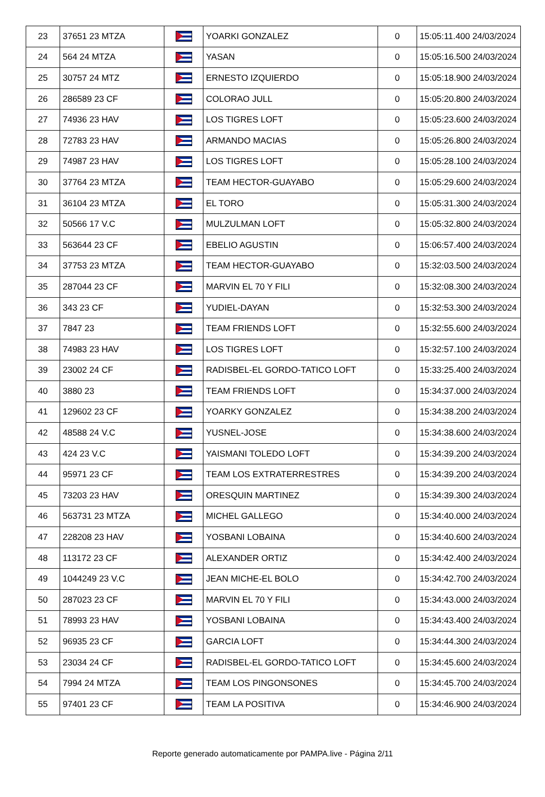| 23 | 37651 23 MTZA | | YOARKI GONZALEZ | 0 | 15:05:11.400 24/03/2024 |
| 24 | 564 24 MTZA | | YASAN | 0 | 15:05:16.500 24/03/2024 |
| 25 | 30757 24 MTZ | | ERNESTO IZQUIERDO | 0 | 15:05:18.900 24/03/2024 |
| 26 | 286589 23 CF | | COLORAO JULL | 0 | 15:05:20.800 24/03/2024 |
| 27 | 74936 23 HAV | | LOS TIGRES LOFT | 0 | 15:05:23.600 24/03/2024 |
| 28 | 72783 23 HAV | | ARMANDO MACIAS | 0 | 15:05:26.800 24/03/2024 |
| 29 | 74987 23 HAV | | LOS TIGRES LOFT | 0 | 15:05:28.100 24/03/2024 |
| 30 | 37764 23 MTZA | | TEAM HECTOR-GUAYABO | 0 | 15:05:29.600 24/03/2024 |
| 31 | 36104 23 MTZA | | EL TORO | 0 | 15:05:31.300 24/03/2024 |
| 32 | 50566 17 V.C | | MULZULMAN LOFT | 0 | 15:05:32.800 24/03/2024 |
| 33 | 563644 23 CF | | EBELIO AGUSTIN | 0 | 15:06:57.400 24/03/2024 |
| 34 | 37753 23 MTZA | | TEAM HECTOR-GUAYABO | 0 | 15:32:03.500 24/03/2024 |
| 35 | 287044 23 CF | | MARVIN EL 70 Y FILI | 0 | 15:32:08.300 24/03/2024 |
| 36 | 343 23 CF | | YUDIEL-DAYAN | 0 | 15:32:53.300 24/03/2024 |
| 37 | 7847 23 | | TEAM FRIENDS LOFT | 0 | 15:32:55.600 24/03/2024 |
| 38 | 74983 23 HAV | | LOS TIGRES LOFT | 0 | 15:32:57.100 24/03/2024 |
| 39 | 23002 24 CF | | RADISBEL-EL GORDO-TATICO LOFT | 0 | 15:33:25.400 24/03/2024 |
| 40 | 3880 23 | | TEAM FRIENDS LOFT | 0 | 15:34:37.000 24/03/2024 |
| 41 | 129602 23 CF | | YOARKY GONZALEZ | 0 | 15:34:38.200 24/03/2024 |
| 42 | 48588 24 V.C | | YUSNEL-JOSE | 0 | 15:34:38.600 24/03/2024 |
| 43 | 424 23 V.C | | YAISMANI TOLEDO LOFT | 0 | 15:34:39.200 24/03/2024 |
| 44 | 95971 23 CF | | TEAM LOS EXTRATERRESTRES | 0 | 15:34:39.200 24/03/2024 |
| 45 | 73203 23 HAV | | ORESQUIN MARTINEZ | 0 | 15:34:39.300 24/03/2024 |
| 46 | 563731 23 MTZA | | MICHEL GALLEGO | 0 | 15:34:40.000 24/03/2024 |
| 47 | 228208 23 HAV | | YOSBANI LOBAINA | 0 | 15:34:40.600 24/03/2024 |
| 48 | 113172 23 CF | | ALEXANDER ORTIZ | 0 | 15:34:42.400 24/03/2024 |
| 49 | 1044249 23 V.C | | JEAN MICHE-EL BOLO | 0 | 15:34:42.700 24/03/2024 |
| 50 | 287023 23 CF | | MARVIN EL 70 Y FILI | 0 | 15:34:43.000 24/03/2024 |
| 51 | 78993 23 HAV | | YOSBANI LOBAINA | 0 | 15:34:43.400 24/03/2024 |
| 52 | 96935 23 CF | | GARCIA LOFT | 0 | 15:34:44.300 24/03/2024 |
| 53 | 23034 24 CF | | RADISBEL-EL GORDO-TATICO LOFT | 0 | 15:34:45.600 24/03/2024 |
| 54 | 7994 24 MTZA | | TEAM LOS PINGONSONES | 0 | 15:34:45.700 24/03/2024 |
| 55 | 97401 23 CF | | TEAM LA POSITIVA | 0 | 15:34:46.900 24/03/2024 |
Reporte generado automaticamente por PAMPA.live - Página 2/11